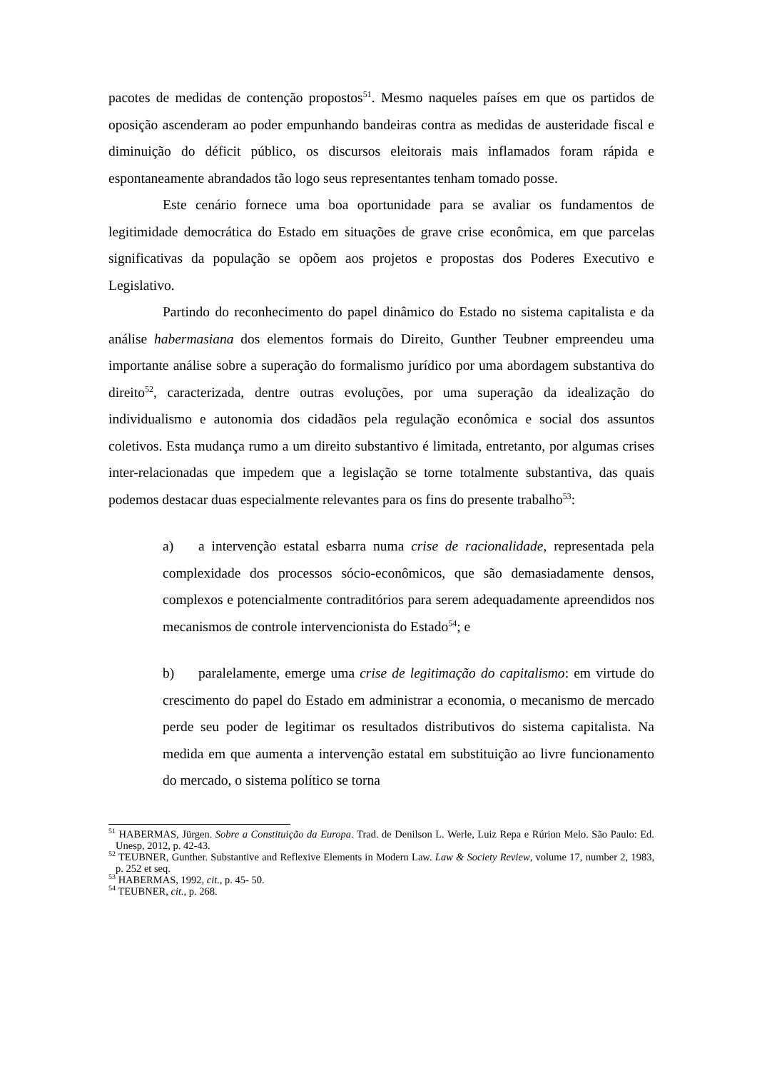pacotes de medidas de contenção propostos<sup>51</sup>. Mesmo naqueles países em que os partidos de oposição ascenderam ao poder empunhando bandeiras contra as medidas de austeridade fiscal e diminuição do déficit público, os discursos eleitorais mais inflamados foram rápida e espontaneamente abrandados tão logo seus representantes tenham tomado posse.
Este cenário fornece uma boa oportunidade para se avaliar os fundamentos de legitimidade democrática do Estado em situações de grave crise econômica, em que parcelas significativas da população se opõem aos projetos e propostas dos Poderes Executivo e Legislativo.
Partindo do reconhecimento do papel dinâmico do Estado no sistema capitalista e da análise habermasiana dos elementos formais do Direito, Gunther Teubner empreendeu uma importante análise sobre a superação do formalismo jurídico por uma abordagem substantiva do direito<sup>52</sup>, caracterizada, dentre outras evoluções, por uma superação da idealização do individualismo e autonomia dos cidadãos pela regulação econômica e social dos assuntos coletivos. Esta mudança rumo a um direito substantivo é limitada, entretanto, por algumas crises inter-relacionadas que impedem que a legislação se torne totalmente substantiva, das quais podemos destacar duas especialmente relevantes para os fins do presente trabalho<sup>53</sup>:
a) a intervenção estatal esbarra numa crise de racionalidade, representada pela complexidade dos processos sócio-econômicos, que são demasiadamente densos, complexos e potencialmente contraditórios para serem adequadamente apreendidos nos mecanismos de controle intervencionista do Estado<sup>54</sup>; e
b) paralelamente, emerge uma crise de legitimação do capitalismo: em virtude do crescimento do papel do Estado em administrar a economia, o mecanismo de mercado perde seu poder de legitimar os resultados distributivos do sistema capitalista. Na medida em que aumenta a intervenção estatal em substituição ao livre funcionamento do mercado, o sistema político se torna
<sup>51</sup> HABERMAS, Jürgen. Sobre a Constituição da Europa. Trad. de Denilson L. Werle, Luiz Repa e Rúrion Melo. São Paulo: Ed. Unesp, 2012, p. 42-43.
<sup>52</sup> TEUBNER, Gunther. Substantive and Reflexive Elements in Modern Law. Law & Society Review, volume 17, number 2, 1983, p. 252 et seq.
<sup>53</sup> HABERMAS, 1992, cit., p. 45- 50.
<sup>54</sup> TEUBNER, cit., p. 268.